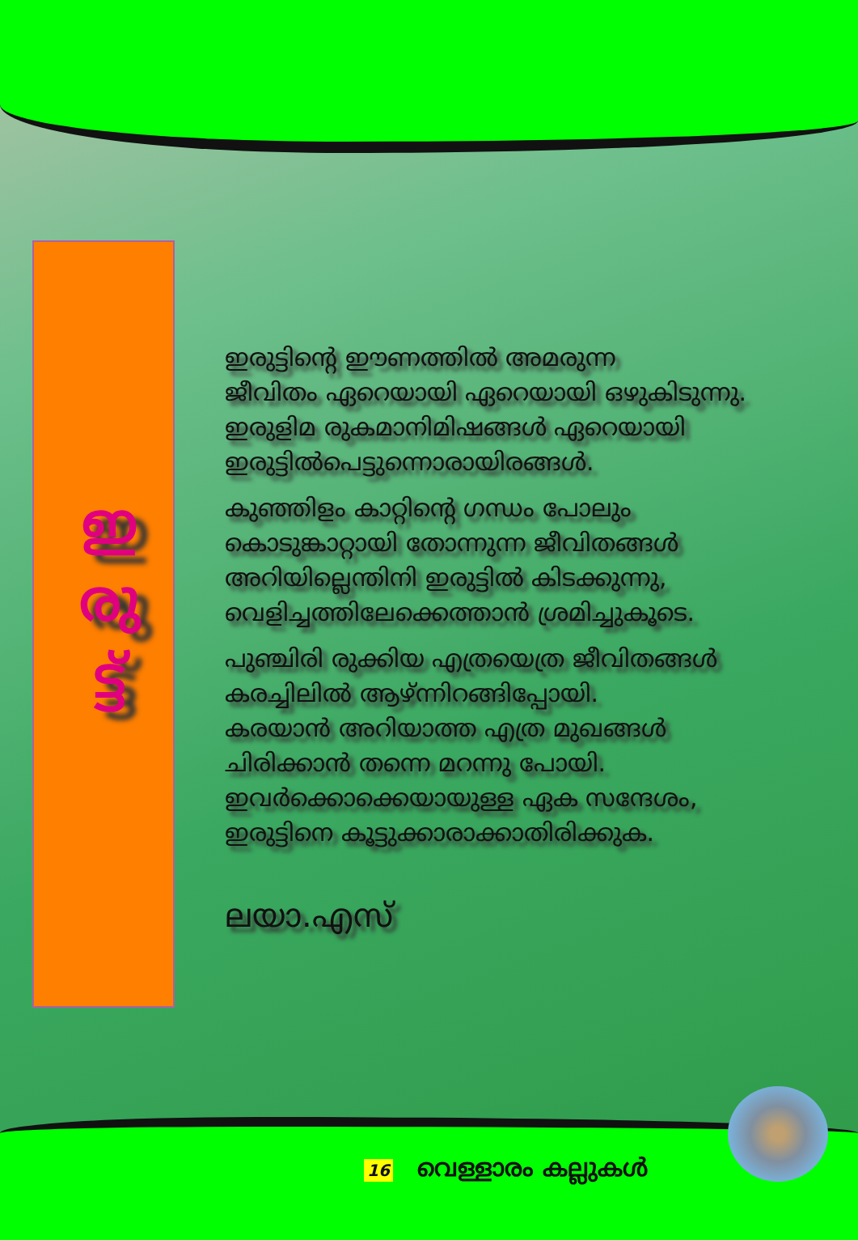ഇ
രു
ട്ട്
ഇരുട്ടിന്റെ ഈണത്തിൽ അമരുന്ന
ജീവിതം ഏറെയായി ഏറെയായി ഒഴുകിടുന്നു.
ഇരുളിമ രുകമാനിമിഷങ്ങൾ ഏറെയായി
ഇരുട്ടിൽപെട്ടുന്നൊരായിരങ്ങൾ.
കുഞ്ഞിളം കാറ്റിന്റെ ഗന്ധം പോലും
കൊടുങ്കാറ്റായി തോന്നുന്ന ജീവിതങ്ങൾ
അറിയില്ലെന്തിനി ഇരുട്ടിൽ കിടക്കുന്നു,
വെളിച്ചത്തിലേക്കെത്താൻ ശ്രമിച്ചുകൂടെ.
പുഞ്ചിരി രുക്കിയ എത്രയെത്ര ജീവിതങ്ങൾ
കരച്ചിലിൽ ആഴ്ന്നിറങ്ങിപ്പോയി.
കരയാൻ അറിയാത്ത എത്ര മുഖങ്ങൾ
ചിരിക്കാൻ തന്നെ മറന്നു പോയി.
ഇവർക്കൊക്കെയായുള്ള ഏക സന്ദേശം,
ഇരുട്ടിനെ കൂട്ടുക്കാരാക്കാതിരിക്കുക.
ലയാ.എസ്
16 വെള്ളാരം കല്ലുകൾ